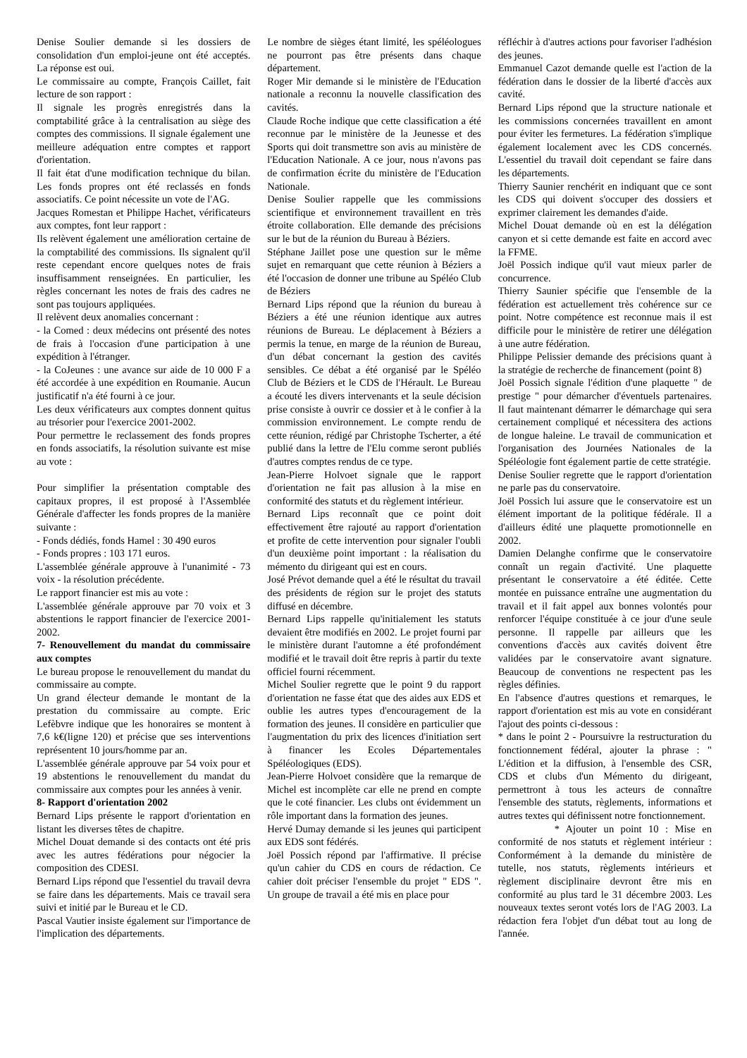Denise Soulier demande si les dossiers de consolidation d'un emploi-jeune ont été acceptés. La réponse est oui.
Le commissaire au compte, François Caillet, fait lecture de son rapport :
Il signale les progrès enregistrés dans la comptabilité grâce à la centralisation au siège des comptes des commissions. Il signale également une meilleure adéquation entre comptes et rapport d'orientation.
Il fait état d'une modification technique du bilan. Les fonds propres ont été reclassés en fonds associatifs. Ce point nécessite un vote de l'AG.
Jacques Romestan et Philippe Hachet, vérificateurs aux comptes, font leur rapport :
Ils relèvent également une amélioration certaine de la comptabilité des commissions. Ils signalent qu'il reste cependant encore quelques notes de frais insuffisamment renseignées. En particulier, les règles concernant les notes de frais des cadres ne sont pas toujours appliquées.
Il relèvent deux anomalies concernant :
- la Comed : deux médecins ont présenté des notes de frais à l'occasion d'une participation à une expédition à l'étranger.
- la CoJeunes : une avance sur aide de 10 000 F a été accordée à une expédition en Roumanie. Aucun justificatif n'a été fourni à ce jour.
Les deux vérificateurs aux comptes donnent quitus au trésorier pour l'exercice 2001-2002.
Pour permettre le reclassement des fonds propres en fonds associatifs, la résolution suivante est mise au vote :
Pour simplifier la présentation comptable des capitaux propres, il est proposé à l'Assemblée Générale d'affecter les fonds propres de la manière suivante :
- Fonds dédiés, fonds Hamel : 30 490 euros
- Fonds propres : 103 171 euros.
L'assemblée générale approuve à l'unanimité - 73 voix - la résolution précédente.
Le rapport financier est mis au vote :
L'assemblée générale approuve par 70 voix et 3 abstentions le rapport financier de l'exercice 2001-2002.
7- Renouvellement du mandat du commissaire aux comptes
Le bureau propose le renouvellement du mandat du commissaire au compte.
Un grand électeur demande le montant de la prestation du commissaire au compte. Eric Lefèbvre indique que les honoraires se montent à 7,6 k€(ligne 120) et précise que ses interventions représentent 10 jours/homme par an.
L'assemblée générale approuve par 54 voix pour et 19 abstentions le renouvellement du mandat du commissaire aux comptes pour les années à venir.
8- Rapport d'orientation 2002
Bernard Lips présente le rapport d'orientation en listant les diverses têtes de chapitre.
Michel Douat demande si des contacts ont été pris avec les autres fédérations pour négocier la composition des CDESI.
Bernard Lips répond que l'essentiel du travail devra se faire dans les départements. Mais ce travail sera suivi et initié par le Bureau et le CD.
Pascal Vautier insiste également sur l'importance de l'implication des départements.
Le nombre de sièges étant limité, les spéléologues ne pourront pas être présents dans chaque département.
Roger Mir demande si le ministère de l'Education nationale a reconnu la nouvelle classification des cavités.
Claude Roche indique que cette classification a été reconnue par le ministère de la Jeunesse et des Sports qui doit transmettre son avis au ministère de l'Education Nationale. A ce jour, nous n'avons pas de confirmation écrite du ministère de l'Education Nationale.
Denise Soulier rappelle que les commissions scientifique et environnement travaillent en très étroite collaboration. Elle demande des précisions sur le but de la réunion du Bureau à Béziers.
Stéphane Jaillet pose une question sur le même sujet en remarquant que cette réunion à Béziers a été l'occasion de donner une tribune au Spéléo Club de Béziers
Bernard Lips répond que la réunion du bureau à Béziers a été une réunion identique aux autres réunions de Bureau. Le déplacement à Béziers a permis la tenue, en marge de la réunion de Bureau, d'un débat concernant la gestion des cavités sensibles. Ce débat a été organisé par le Spéléo Club de Béziers et le CDS de l'Hérault. Le Bureau a écouté les divers intervenants et la seule décision prise consiste à ouvrir ce dossier et à le confier à la commission environnement. Le compte rendu de cette réunion, rédigé par Christophe Tscherter, a été publié dans la lettre de l'Elu comme seront publiés d'autres comptes rendus de ce type.
Jean-Pierre Holvoet signale que le rapport d'orientation ne fait pas allusion à la mise en conformité des statuts et du règlement intérieur.
Bernard Lips reconnaît que ce point doit effectivement être rajouté au rapport d'orientation et profite de cette intervention pour signaler l'oubli d'un deuxième point important : la réalisation du mémento du dirigeant qui est en cours.
José Prévot demande quel a été le résultat du travail des présidents de région sur le projet des statuts diffusé en décembre.
Bernard Lips rappelle qu'initialement les statuts devaient être modifiés en 2002. Le projet fourni par le ministère durant l'automne a été profondément modifié et le travail doit être repris à partir du texte officiel fourni récemment.
Michel Soulier regrette que le point 9 du rapport d'orientation ne fasse état que des aides aux EDS et oublie les autres types d'encouragement de la formation des jeunes. Il considère en particulier que l'augmentation du prix des licences d'initiation sert à financer les Ecoles Départementales Spéléologiques (EDS).
Jean-Pierre Holvoet considère que la remarque de Michel est incomplète car elle ne prend en compte que le coté financier. Les clubs ont évidemment un rôle important dans la formation des jeunes.
Hervé Dumay demande si les jeunes qui participent aux EDS sont fédérés.
Joël Possich répond par l'affirmative. Il précise qu'un cahier du CDS en cours de rédaction. Ce cahier doit préciser l'ensemble du projet " EDS ". Un groupe de travail a été mis en place pour
réfléchir à d'autres actions pour favoriser l'adhésion des jeunes.
Emmanuel Cazot demande quelle est l'action de la fédération dans le dossier de la liberté d'accès aux cavité.
Bernard Lips répond que la structure nationale et les commissions concernées travaillent en amont pour éviter les fermetures. La fédération s'implique également localement avec les CDS concernés. L'essentiel du travail doit cependant se faire dans les départements.
Thierry Saunier renchérit en indiquant que ce sont les CDS qui doivent s'occuper des dossiers et exprimer clairement les demandes d'aide.
Michel Douat demande où en est la délégation canyon et si cette demande est faite en accord avec la FFME.
Joël Possich indique qu'il vaut mieux parler de concurrence.
Thierry Saunier spécifie que l'ensemble de la fédération est actuellement très cohérence sur ce point. Notre compétence est reconnue mais il est difficile pour le ministère de retirer une délégation à une autre fédération.
Philippe Pelissier demande des précisions quant à la stratégie de recherche de financement (point 8)
Joël Possich signale l'édition d'une plaquette " de prestige " pour démarcher d'éventuels partenaires. Il faut maintenant démarrer le démarchage qui sera certainement compliqué et nécessitera des actions de longue haleine. Le travail de communication et l'organisation des Journées Nationales de la Spéléologie font également partie de cette stratégie.
Denise Soulier regrette que le rapport d'orientation ne parle pas du conservatoire.
Joël Possich lui assure que le conservatoire est un élément important de la politique fédérale. Il a d'ailleurs édité une plaquette promotionnelle en 2002.
Damien Delanghe confirme que le conservatoire connaît un regain d'activité. Une plaquette présentant le conservatoire a été éditée. Cette montée en puissance entraîne une augmentation du travail et il fait appel aux bonnes volontés pour renforcer l'équipe constituée à ce jour d'une seule personne. Il rappelle par ailleurs que les conventions d'accès aux cavités doivent être validées par le conservatoire avant signature. Beaucoup de conventions ne respectent pas les règles définies.
En l'absence d'autres questions et remarques, le rapport d'orientation est mis au vote en considérant l'ajout des points ci-dessous :
* dans le point 2 - Poursuivre la restructuration du fonctionnement fédéral, ajouter la phrase : " L'édition et la diffusion, à l'ensemble des CSR, CDS et clubs d'un Mémento du dirigeant, permettront à tous les acteurs de connaître l'ensemble des statuts, règlements, informations et autres textes qui définissent notre fonctionnement.
* Ajouter un point 10 : Mise en conformité de nos statuts et règlement intérieur : Conformément à la demande du ministère de tutelle, nos statuts, règlements intérieurs et règlement disciplinaire devront être mis en conformité au plus tard le 31 décembre 2003. Les nouveaux textes seront votés lors de l'AG 2003. La rédaction fera l'objet d'un débat tout au long de l'année.